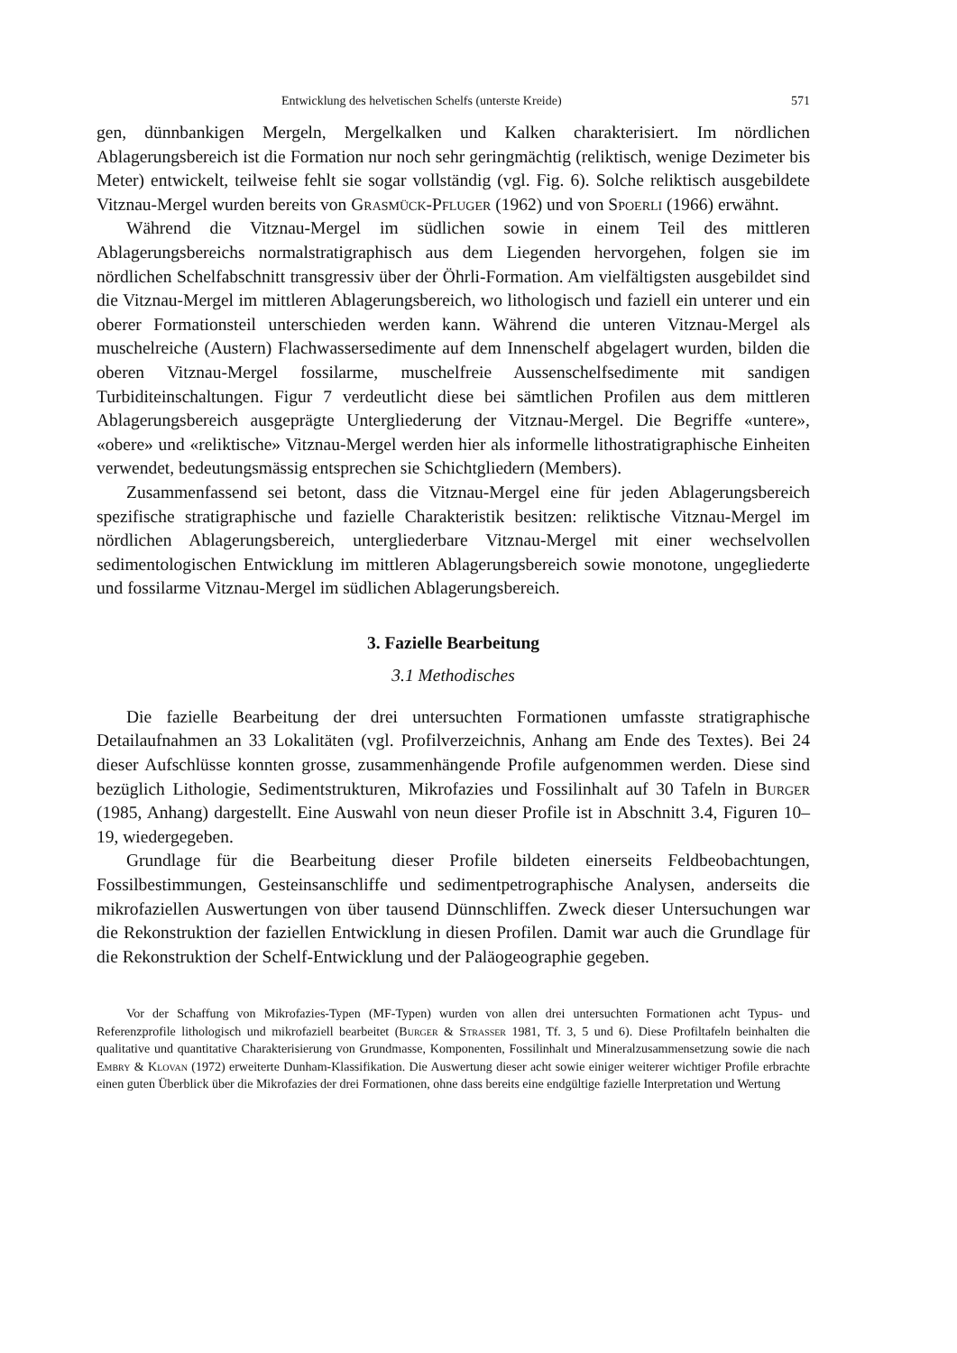Entwicklung des helvetischen Schelfs (unterste Kreide) 571
gen, dünnbankigen Mergeln, Mergelkalken und Kalken charakterisiert. Im nördlichen Ablagerungsbereich ist die Formation nur noch sehr geringmächtig (reliktisch, wenige Dezimeter bis Meter) entwickelt, teilweise fehlt sie sogar vollständig (vgl. Fig. 6). Solche reliktisch ausgebildete Vitznau-Mergel wurden bereits von Grasmück-Pfluger (1962) und von Spoerli (1966) erwähnt.
Während die Vitznau-Mergel im südlichen sowie in einem Teil des mittleren Ablagerungsbereichs normalstratigraphisch aus dem Liegenden hervorgehen, folgen sie im nördlichen Schelfabschnitt transgressiv über der Öhrli-Formation. Am vielfältigsten ausgebildet sind die Vitznau-Mergel im mittleren Ablagerungsbereich, wo lithologisch und faziell ein unterer und ein oberer Formationsteil unterschieden werden kann. Während die unteren Vitznau-Mergel als muschelreiche (Austern) Flachwassersedimente auf dem Innenschelf abgelagert wurden, bilden die oberen Vitznau-Mergel fossilarme, muschelfreie Aussenschelfsedimente mit sandigen Turbiditeinschaltungen. Figur 7 verdeutlicht diese bei sämtlichen Profilen aus dem mittleren Ablagerungsbereich ausgeprägte Untergliederung der Vitznau-Mergel. Die Begriffe «untere», «obere» und «reliktische» Vitznau-Mergel werden hier als informelle lithostratigraphische Einheiten verwendet, bedeutungsmässig entsprechen sie Schichtgliedern (Members).
Zusammenfassend sei betont, dass die Vitznau-Mergel eine für jeden Ablagerungsbereich spezifische stratigraphische und fazielle Charakteristik besitzen: reliktische Vitznau-Mergel im nördlichen Ablagerungsbereich, untergliederbare Vitznau-Mergel mit einer wechselvollen sedimentologischen Entwicklung im mittleren Ablagerungsbereich sowie monotone, ungegliederte und fossilarme Vitznau-Mergel im südlichen Ablagerungsbereich.
3. Fazielle Bearbeitung
3.1 Methodisches
Die fazielle Bearbeitung der drei untersuchten Formationen umfasste stratigraphische Detailaufnahmen an 33 Lokalitäten (vgl. Profilverzeichnis, Anhang am Ende des Textes). Bei 24 dieser Aufschlüsse konnten grosse, zusammenhängende Profile aufgenommen werden. Diese sind bezüglich Lithologie, Sedimentstrukturen, Mikrofazies und Fossilinhalt auf 30 Tafeln in Burger (1985, Anhang) dargestellt. Eine Auswahl von neun dieser Profile ist in Abschnitt 3.4, Figuren 10–19, wiedergegeben.
Grundlage für die Bearbeitung dieser Profile bildeten einerseits Feldbeobachtungen, Fossilbestimmungen, Gesteinsanschliffe und sedimentpetrographische Analysen, anderseits die mikrofaziellen Auswertungen von über tausend Dünnschliffen. Zweck dieser Untersuchungen war die Rekonstruktion der faziellen Entwicklung in diesen Profilen. Damit war auch die Grundlage für die Rekonstruktion der Schelf-Entwicklung und der Paläogeographie gegeben.
Vor der Schaffung von Mikrofazies-Typen (MF-Typen) wurden von allen drei untersuchten Formationen acht Typus- und Referenzprofile lithologisch und mikrofaziell bearbeitet (Burger & Strasser 1981, Tf. 3, 5 und 6). Diese Profiltafeln beinhalten die qualitative und quantitative Charakterisierung von Grundmasse, Komponenten, Fossilinhalt und Mineralzusammensetzung sowie die nach Embry & Klovan (1972) erweiterte Dunham-Klassifikation. Die Auswertung dieser acht sowie einiger weiterer wichtiger Profile erbrachte einen guten Überblick über die Mikrofazies der drei Formationen, ohne dass bereits eine endgültige fazielle Interpretation und Wertung